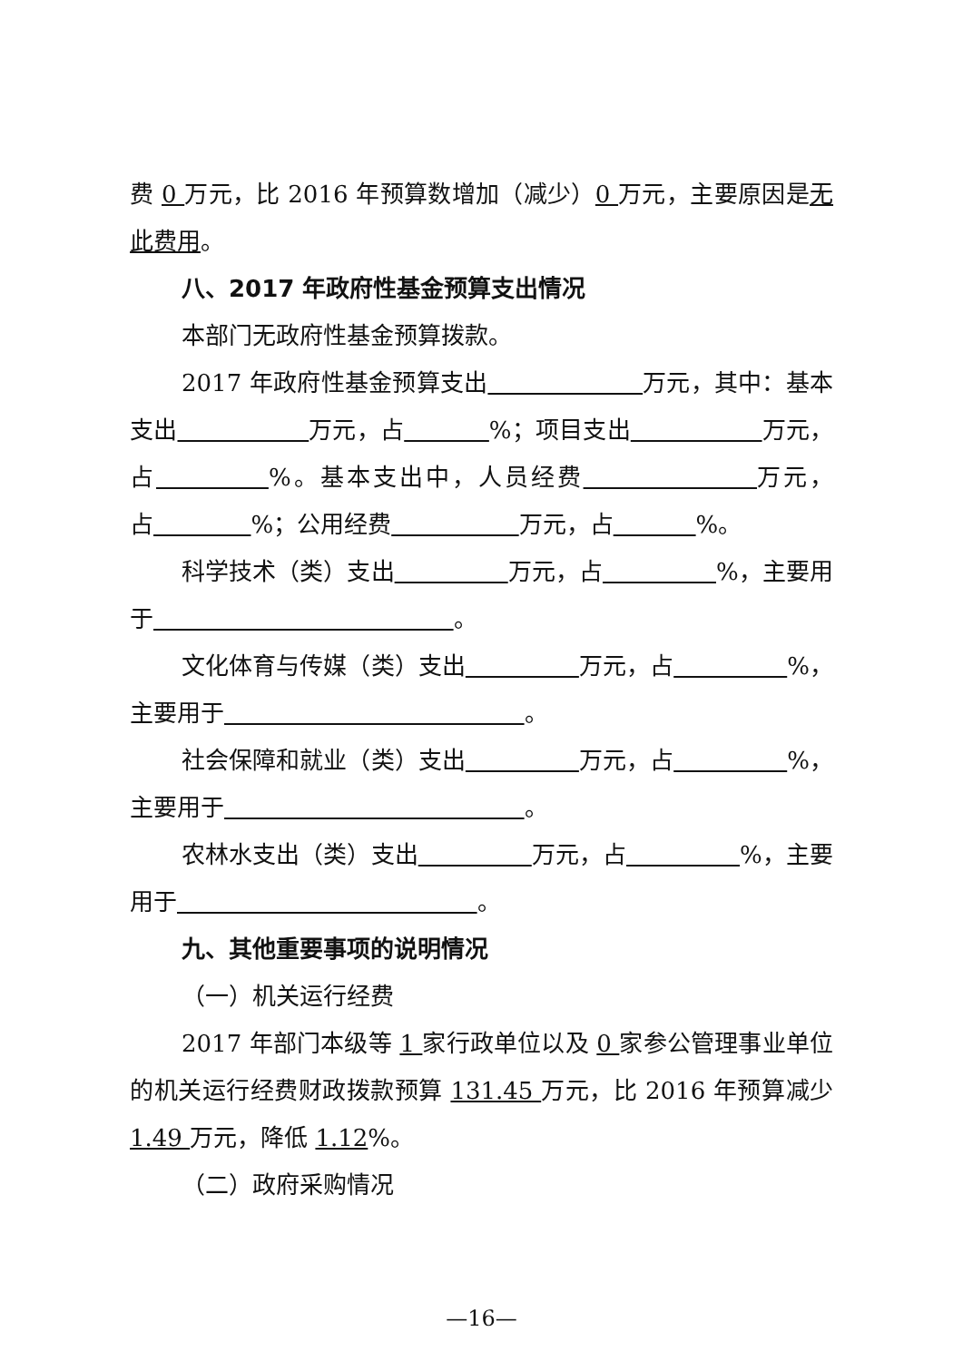费 0 万元，比 2016 年预算数增加（减少）0 万元，主要原因是无此费用。
八、2017 年政府性基金预算支出情况
本部门无政府性基金预算拨款。
2017 年政府性基金预算支出 万元，其中：基本支出 万元，占 %；项目支出 万元，占 %。基本支出中，人员经费 万元，占 %；公用经费 万元，占 %。
科学技术（类）支出 万元，占 %，主要用于 。
文化体育与传媒（类）支出 万元，占 %，主要用于 。
社会保障和就业（类）支出 万元，占 %，主要用于 。
农林水支出（类）支出 万元，占 %，主要用于 。
九、其他重要事项的说明情况
（一）机关运行经费
2017 年部门本级等 1 家行政单位以及 0 家参公管理事业单位的机关运行经费财政拨款预算 131.45 万元，比 2016 年预算减少 1.49 万元，降低 1.12%。
（二）政府采购情况
—16—